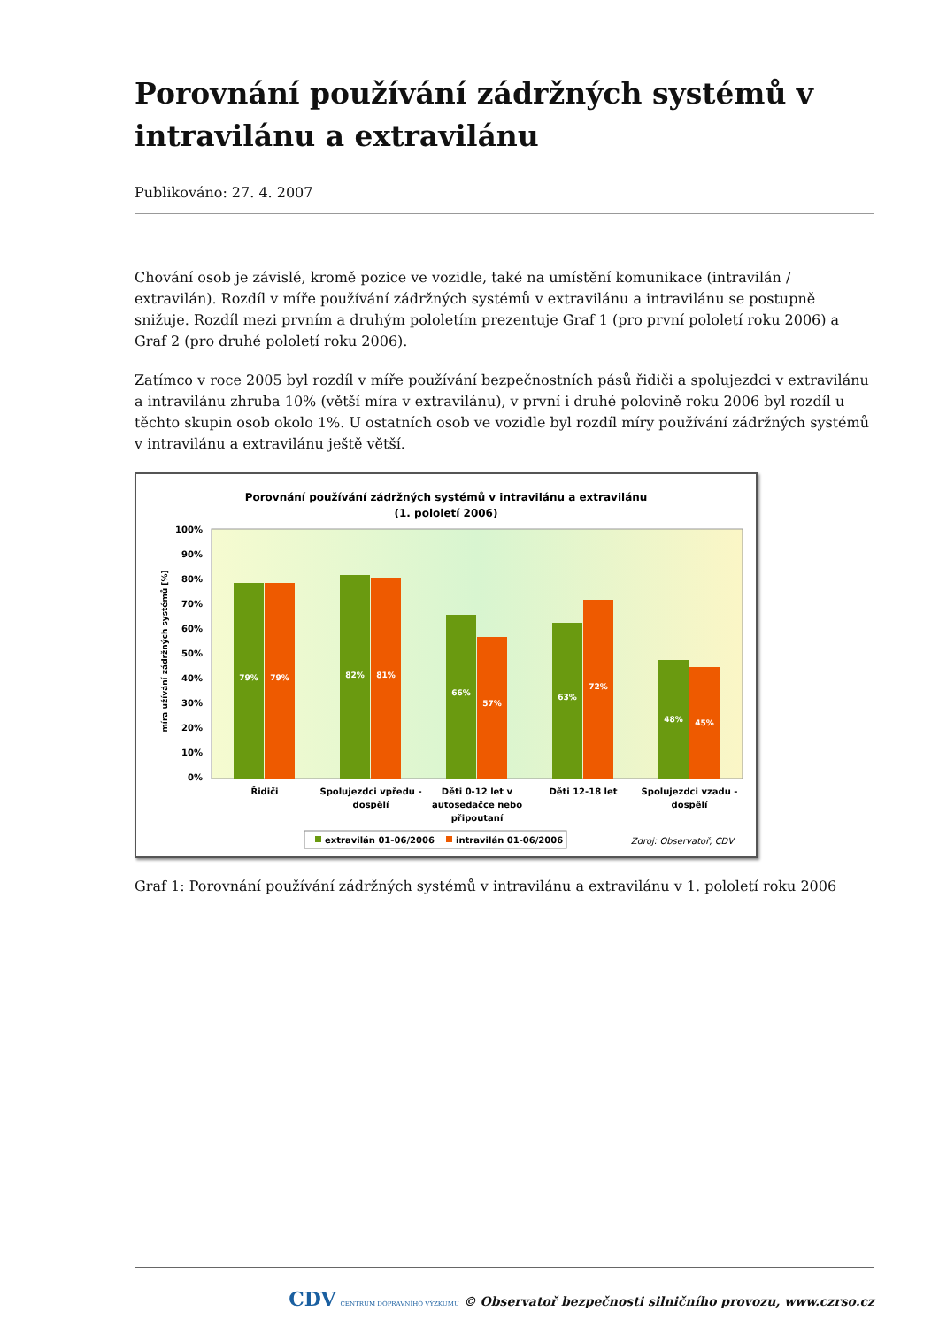Porovnání používání zádržných systémů v intravilánu a extravilánu
Publikováno: 27. 4. 2007
Chování osob je závislé, kromě pozice ve vozidle, také na umístění komunikace (intravilán / extravilán). Rozdíl v míře používání zádržných systémů v extravilánu a intravilánu se postupně snižuje. Rozdíl mezi prvním a druhým pololetím prezentuje Graf 1 (pro první pololetí roku 2006) a Graf 2 (pro druhé pololetí roku 2006).
Zatímco v roce 2005 byl rozdíl v míře používání bezpečnostních pásů řidiči a spolujezdci v extravilánu a intravilánu zhruba 10% (větší míra v extravilánu), v první i druhé polovině roku 2006 byl rozdíl u těchto skupin osob okolo 1%. U ostatních osob ve vozidle byl rozdíl míry používání zádržných systémů v intravilánu a extravilánu ještě větší.
Porovnání používání zádržných systémů v intravilánu a extravilánu
(1. pololetí 2006)
100%
90%
80%
70%
60%
50%
40%
30%
20%
10%
0%
míra užívání zádržných systémů [%]
79%
79%
82%
81%
66%
57%
63%
72%
48%
45%
Řidiči
Spolujezdci vpředu -
dospělí
Děti 0-12 let v
autosedačce nebo
připoutaní
Děti 12-18 let
Spolujezdci vzadu -
dospělí
extravilán 01-06/2006
intravilán 01-06/2006
Zdroj: Observatoř, CDV
Graf 1: Porovnání používání zádržných systémů v intravilánu a extravilánu v 1. pololetí roku 2006
CDV CENTRUM DOPRAVNÍHO VÝZKUMU © Observatoř bezpečnosti silničního provozu, www.czrso.cz